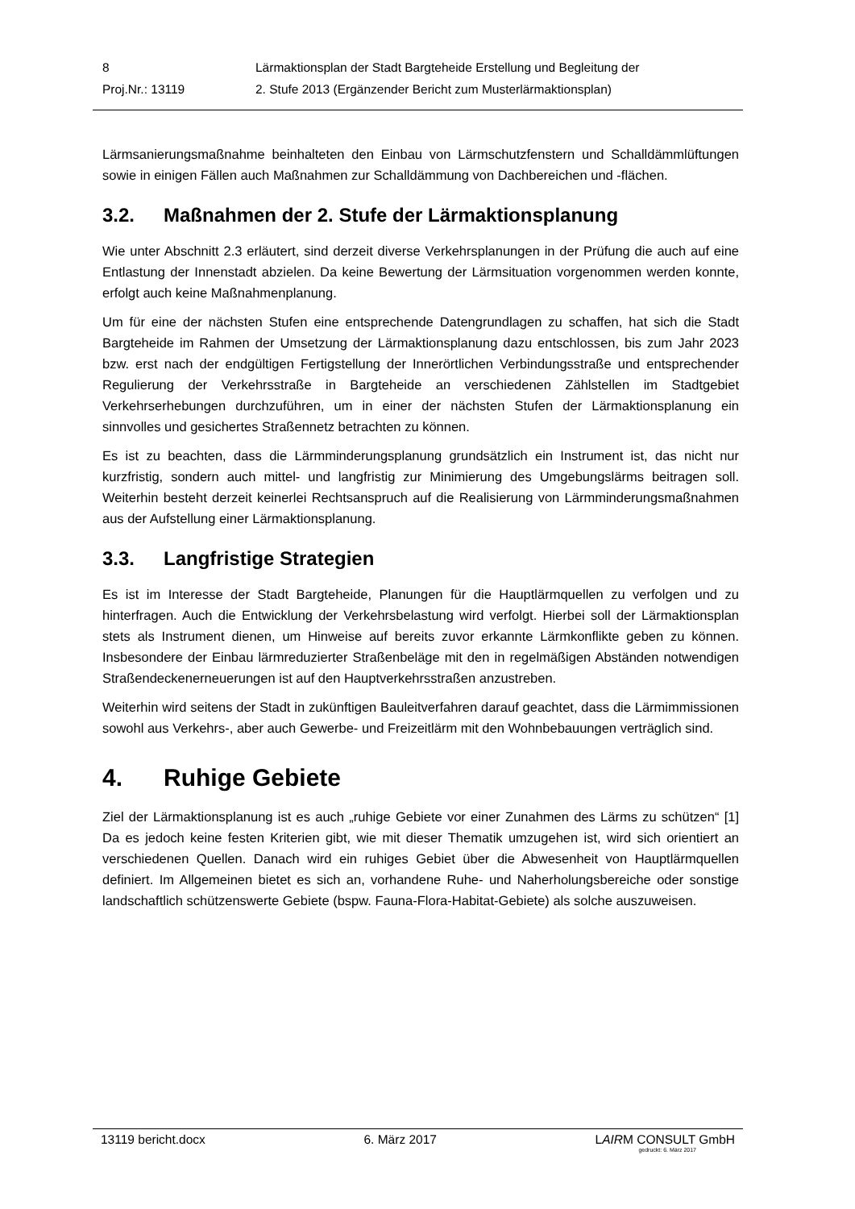| 8 | Lärmaktionsplan der Stadt Bargteheide Erstellung und Begleitung der |
| Proj.Nr.: 13119 | 2. Stufe 2013 (Ergänzender Bericht zum Musterlärmaktionsplan) |
Lärmsanierungsmaßnahme beinhalteten den Einbau von Lärmschutzfenstern und Schall­dämmlüftungen sowie in einigen Fällen auch Maßnahmen zur Schalldämmung von Dach­bereichen und -flächen.
3.2. Maßnahmen der 2. Stufe der Lärmaktionsplanung
Wie unter Abschnitt 2.3 erläutert, sind derzeit diverse Verkehrsplanungen in der Prüfung die auch auf eine Entlastung der Innenstadt abzielen. Da keine Bewertung der Lärmsitua­tion vorgenommen werden konnte, erfolgt auch keine Maßnahmenplanung.
Um für eine der nächsten Stufen eine entsprechende Datengrundlagen zu schaffen, hat sich die Stadt Bargteheide im Rahmen der Umsetzung der Lärmaktionsplanung dazu ent­schlossen, bis zum Jahr 2023 bzw. erst nach der endgültigen Fertigstellung der Innerörtli­chen Verbindungsstraße und entsprechender Regulierung der Verkehrsstraße in Bargte­heide an verschiedenen Zählstellen im Stadtgebiet Verkehrserhebungen durchzuführen, um in einer der nächsten Stufen der Lärmaktionsplanung ein sinnvolles und gesichertes Straßennetz betrachten zu können.
Es ist zu beachten, dass die Lärmminderungsplanung grundsätzlich ein Instrument ist, das nicht nur kurzfristig, sondern auch mittel- und langfristig zur Minimierung des Umge­bungslärms beitragen soll. Weiterhin besteht derzeit keinerlei Rechtsanspruch auf die Realisierung von Lärmminderungsmaßnahmen aus der Aufstellung einer Lärmaktionspla­nung.
3.3. Langfristige Strategien
Es ist im Interesse der Stadt Bargteheide, Planungen für die Hauptlärmquellen zu verfol­gen und zu hinterfragen. Auch die Entwicklung der Verkehrsbelastung wird verfolgt. Hier­bei soll der Lärmaktionsplan stets als Instrument dienen, um Hinweise auf bereits zuvor erkannte Lärmkonflikte geben zu können. Insbesondere der Einbau lärmreduzierter Stra­ßenbeläge mit den in regelmäßigen Abständen notwendigen Straßendeckenerneuerun­gen ist auf den Hauptverkehrsstraßen anzustreben.
Weiterhin wird seitens der Stadt in zukünftigen Bauleitverfahren darauf geachtet, dass die Lärmimmissionen sowohl aus Verkehrs-, aber auch Gewerbe- und Freizeitlärm mit den Wohnbebauungen verträglich sind.
4. Ruhige Gebiete
Ziel der Lärmaktionsplanung ist es auch „ruhige Gebiete vor einer Zunahmen des Lärms zu schützen“ [1] Da es jedoch keine festen Kriterien gibt, wie mit dieser Thematik umzu­gehen ist, wird sich orientiert an verschiedenen Quellen. Danach wird ein ruhiges Gebiet über die Abwesenheit von Hauptlärmquellen definiert. Im Allgemeinen bietet es sich an, vorhandene Ruhe- und Naherholungsbereiche oder sonstige landschaftlich schützenswer­te Gebiete (bspw. Fauna-Flora-Habitat-Gebiete) als solche auszuweisen.
13119 bericht.docx 6. März 2017 LAIRM CONSULT GmbH
gedruckt: 6. März 2017